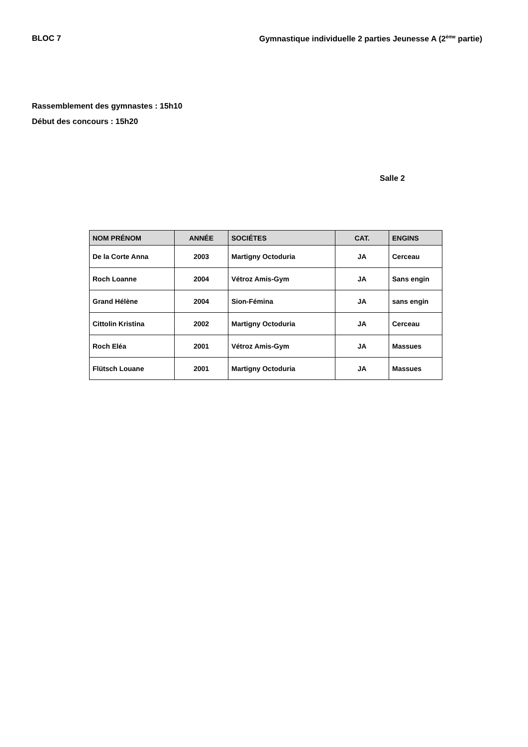BLOC 7 Gymnastique individuelle 2 parties Jeunesse A (2<sup>ème</sup> partie)
Rassemblement des gymnastes : 15h10
Début des concours : 15h20
Salle 2
| NOM PRÉNOM | ANNÉE | SOCIÉTES | CAT. | ENGINS |
| --- | --- | --- | --- | --- |
| De la Corte Anna | 2003 | Martigny Octoduria | JA | Cerceau |
| Roch Loanne | 2004 | Vétroz Amis-Gym | JA | Sans engin |
| Grand Hélène | 2004 | Sion-Fémina | JA | sans engin |
| Cittolin Kristina | 2002 | Martigny Octoduria | JA | Cerceau |
| Roch Eléa | 2001 | Vétroz Amis-Gym | JA | Massues |
| Flütsch Louane | 2001 | Martigny Octoduria | JA | Massues |